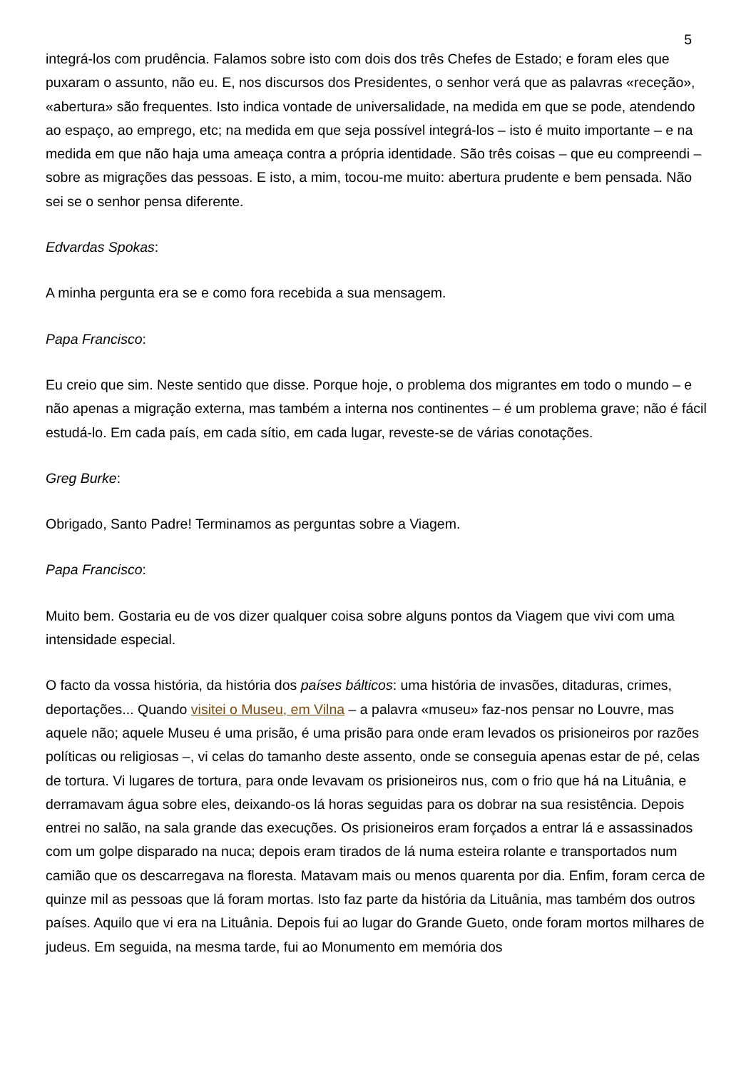5
integrá-los com prudência. Falamos sobre isto com dois dos três Chefes de Estado; e foram eles que puxaram o assunto, não eu. E, nos discursos dos Presidentes, o senhor verá que as palavras «receção», «abertura» são frequentes. Isto indica vontade de universalidade, na medida em que se pode, atendendo ao espaço, ao emprego, etc; na medida em que seja possível integrá-los – isto é muito importante – e na medida em que não haja uma ameaça contra a própria identidade. São três coisas – que eu compreendi – sobre as migrações das pessoas. E isto, a mim, tocou-me muito: abertura prudente e bem pensada. Não sei se o senhor pensa diferente.
Edvardas Spokas:
A minha pergunta era se e como fora recebida a sua mensagem.
Papa Francisco:
Eu creio que sim. Neste sentido que disse. Porque hoje, o problema dos migrantes em todo o mundo – e não apenas a migração externa, mas também a interna nos continentes – é um problema grave; não é fácil estudá-lo. Em cada país, em cada sítio, em cada lugar, reveste-se de várias conotações.
Greg Burke:
Obrigado, Santo Padre! Terminamos as perguntas sobre a Viagem.
Papa Francisco:
Muito bem. Gostaria eu de vos dizer qualquer coisa sobre alguns pontos da Viagem que vivi com uma intensidade especial.
O facto da vossa história, da história dos países bálticos: uma história de invasões, ditaduras, crimes, deportações... Quando visitei o Museu, em Vilna – a palavra «museu» faz-nos pensar no Louvre, mas aquele não; aquele Museu é uma prisão, é uma prisão para onde eram levados os prisioneiros por razões políticas ou religiosas –, vi celas do tamanho deste assento, onde se conseguia apenas estar de pé, celas de tortura. Vi lugares de tortura, para onde levavam os prisioneiros nus, com o frio que há na Lituânia, e derramavam água sobre eles, deixando-os lá horas seguidas para os dobrar na sua resistência. Depois entrei no salão, na sala grande das execuções. Os prisioneiros eram forçados a entrar lá e assassinados com um golpe disparado na nuca; depois eram tirados de lá numa esteira rolante e transportados num camião que os descarregava na floresta. Matavam mais ou menos quarenta por dia. Enfim, foram cerca de quinze mil as pessoas que lá foram mortas. Isto faz parte da história da Lituânia, mas também dos outros países. Aquilo que vi era na Lituânia. Depois fui ao lugar do Grande Gueto, onde foram mortos milhares de judeus. Em seguida, na mesma tarde, fui ao Monumento em memória dos